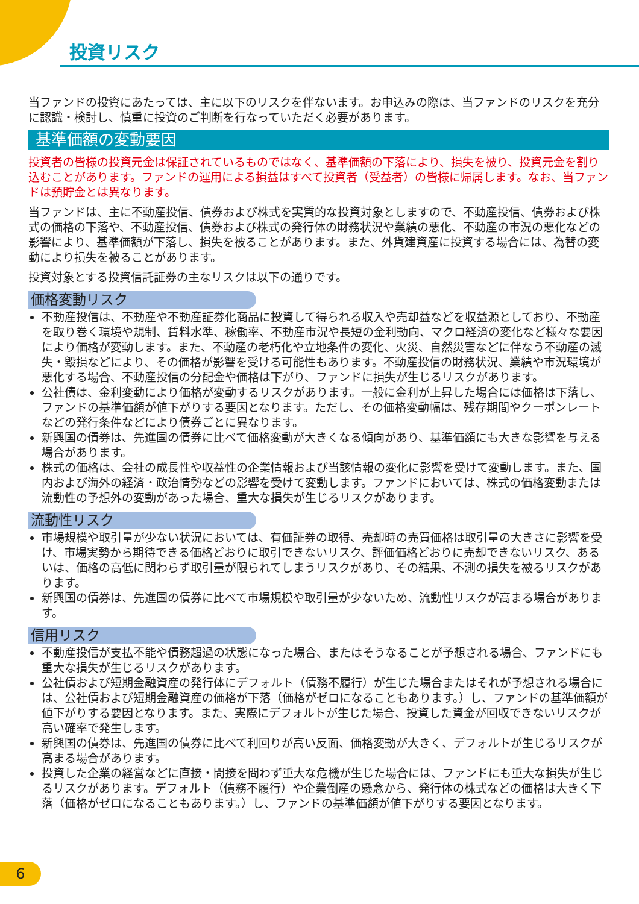投資リスク
当ファンドの投資にあたっては、主に以下のリスクを伴ないます。お申込みの際は、当ファンドのリスクを充分に認識・検討し、慎重に投資のご判断を行なっていただく必要があります。
基準価額の変動要因
投資者の皆様の投資元金は保証されているものではなく、基準価額の下落により、損失を被り、投資元金を割り込むことがあります。ファンドの運用による損益はすべて投資者（受益者）の皆様に帰属します。なお、当ファンドは預貯金とは異なります。
当ファンドは、主に不動産投信、債券および株式を実質的な投資対象としますので、不動産投信、債券および株式の価格の下落や、不動産投信、債券および株式の発行体の財務状況や業績の悪化、不動産の市況の悪化などの影響により、基準価額が下落し、損失を被ることがあります。また、外貨建資産に投資する場合には、為替の変動により損失を被ることがあります。
投資対象とする投資信託証券の主なリスクは以下の通りです。
価格変動リスク
不動産投信は、不動産や不動産証券化商品に投資して得られる収入や売却益などを収益源としており、不動産を取り巻く環境や規制、賃料水準、稼働率、不動産市況や長短の金利動向、マクロ経済の変化など様々な要因により価格が変動します。また、不動産の老朽化や立地条件の変化、火災、自然災害などに伴なう不動産の滅失・毀損などにより、その価格が影響を受ける可能性もあります。不動産投信の財務状況、業績や市況環境が悪化する場合、不動産投信の分配金や価格は下がり、ファンドに損失が生じるリスクがあります。
公社債は、金利変動により価格が変動するリスクがあります。一般に金利が上昇した場合には価格は下落し、ファンドの基準価額が値下がりする要因となります。ただし、その価格変動幅は、残存期間やクーポンレートなどの発行条件などにより債券ごとに異なります。
新興国の債券は、先進国の債券に比べて価格変動が大きくなる傾向があり、基準価額にも大きな影響を与える場合があります。
株式の価格は、会社の成長性や収益性の企業情報および当該情報の変化に影響を受けて変動します。また、国内および海外の経済・政治情勢などの影響を受けて変動します。ファンドにおいては、株式の価格変動または流動性の予想外の変動があった場合、重大な損失が生じるリスクがあります。
流動性リスク
市場規模や取引量が少ない状況においては、有価証券の取得、売却時の売買価格は取引量の大きさに影響を受け、市場実勢から期待できる価格どおりに取引できないリスク、評価価格どおりに売却できないリスク、あるいは、価格の高低に関わらず取引量が限られてしまうリスクがあり、その結果、不測の損失を被るリスクがあります。
新興国の債券は、先進国の債券に比べて市場規模や取引量が少ないため、流動性リスクが高まる場合があります。
信用リスク
不動産投信が支払不能や債務超過の状態になった場合、またはそうなることが予想される場合、ファンドにも重大な損失が生じるリスクがあります。
公社債および短期金融資産の発行体にデフォルト（債務不履行）が生じた場合またはそれが予想される場合には、公社債および短期金融資産の価格が下落（価格がゼロになることもあります。）し、ファンドの基準価額が値下がりする要因となります。また、実際にデフォルトが生じた場合、投資した資金が回収できないリスクが高い確率で発生します。
新興国の債券は、先進国の債券に比べて利回りが高い反面、価格変動が大きく、デフォルトが生じるリスクが高まる場合があります。
投資した企業の経営などに直接・間接を問わず重大な危機が生じた場合には、ファンドにも重大な損失が生じるリスクがあります。デフォルト（債務不履行）や企業倒産の懸念から、発行体の株式などの価格は大きく下落（価格がゼロになることもあります。）し、ファンドの基準価額が値下がりする要因となります。
6